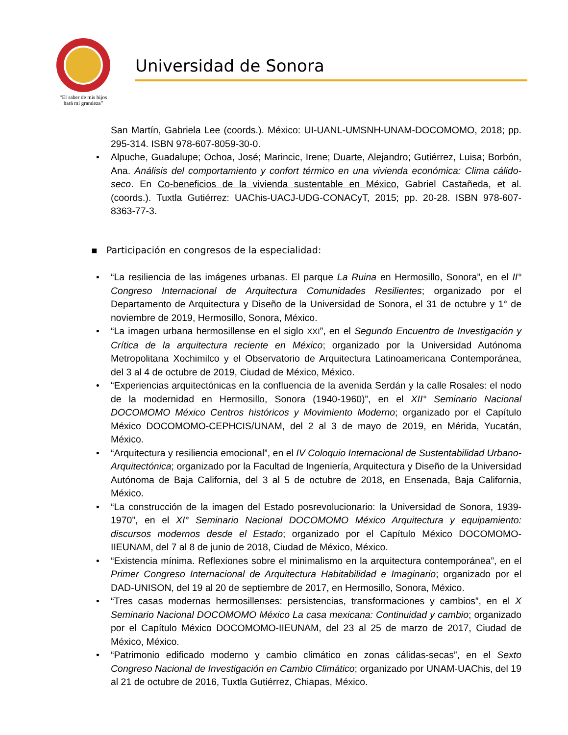“El saber de mis hijos
hará mi grandeza”
Universidad de Sonora
San Martín, Gabriela Lee (coords.). México: UI-UANL-UMSNH-UNAM-DOCOMOMO, 2018; pp. 295-314. ISBN 978-607-8059-30-0.
• Alpuche, Guadalupe; Ochoa, José; Marincic, Irene; Duarte, Alejandro; Gutiérrez, Luisa; Borbón, Ana. Análisis del comportamiento y confort térmico en una vivienda económica: Clima cálido-seco. En Co-beneficios de la vivienda sustentable en México, Gabriel Castañeda, et al. (coords.). Tuxtla Gutiérrez: UAChis-UACJ-UDG-CONACyT, 2015; pp. 20-28. ISBN 978-607-8363-77-3.
▪ Participación en congresos de la especialidad:
• “La resiliencia de las imágenes urbanas. El parque La Ruina en Hermosillo, Sonora”, en el II° Congreso Internacional de Arquitectura Comunidades Resilientes; organizado por el Departamento de Arquitectura y Diseño de la Universidad de Sonora, el 31 de octubre y 1° de noviembre de 2019, Hermosillo, Sonora, México.
• “La imagen urbana hermosillense en el siglo XXI”, en el Segundo Encuentro de Investigación y Crítica de la arquitectura reciente en México; organizado por la Universidad Autónoma Metropolitana Xochimilco y el Observatorio de Arquitectura Latinoamericana Contemporánea, del 3 al 4 de octubre de 2019, Ciudad de México, México.
• “Experiencias arquitectónicas en la confluencia de la avenida Serdán y la calle Rosales: el nodo de la modernidad en Hermosillo, Sonora (1940-1960)”, en el XII° Seminario Nacional DOCOMOMO México Centros históricos y Movimiento Moderno; organizado por el Capítulo México DOCOMOMO-CEPHCIS/UNAM, del 2 al 3 de mayo de 2019, en Mérida, Yucatán, México.
• “Arquitectura y resiliencia emocional”, en el IV Coloquio Internacional de Sustentabilidad Urbano-Arquitectónica; organizado por la Facultad de Ingeniería, Arquitectura y Diseño de la Universidad Autónoma de Baja California, del 3 al 5 de octubre de 2018, en Ensenada, Baja California, México.
• “La construcción de la imagen del Estado posrevolucionario: la Universidad de Sonora, 1939-1970”, en el XI° Seminario Nacional DOCOMOMO México Arquitectura y equipamiento: discursos modernos desde el Estado; organizado por el Capítulo México DOCOMOMO-IIEUNAM, del 7 al 8 de junio de 2018, Ciudad de México, México.
• “Existencia mínima. Reflexiones sobre el minimalismo en la arquitectura contemporánea”, en el Primer Congreso Internacional de Arquitectura Habitabilidad e Imaginario; organizado por el DAD-UNISON, del 19 al 20 de septiembre de 2017, en Hermosillo, Sonora, México.
• “Tres casas modernas hermosillenses: persistencias, transformaciones y cambios”, en el X Seminario Nacional DOCOMOMO México La casa mexicana: Continuidad y cambio; organizado por el Capítulo México DOCOMOMO-IIEUNAM, del 23 al 25 de marzo de 2017, Ciudad de México, México.
• “Patrimonio edificado moderno y cambio climático en zonas cálidas-secas”, en el Sexto Congreso Nacional de Investigación en Cambio Climático; organizado por UNAM-UAChis, del 19 al 21 de octubre de 2016, Tuxtla Gutiérrez, Chiapas, México.